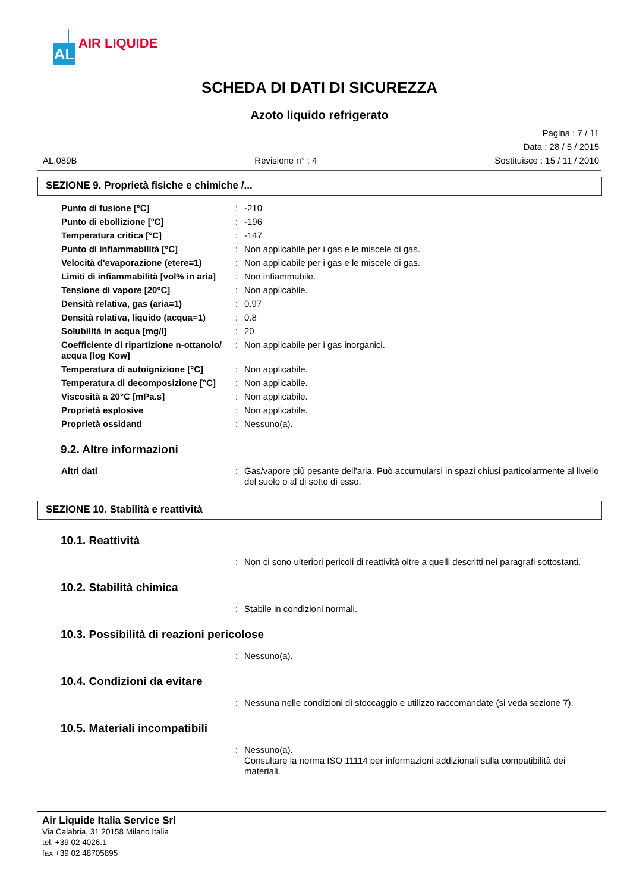AL AIR LIQUIDE
SCHEDA DI DATI DI SICUREZZA
Azoto liquido refrigerato
Pagina : 7 / 11
Data : 28 / 5 / 2015
AL.089B Revisione n° : 4 Sostituisce : 15 / 11 / 2010
SEZIONE 9. Proprietà fisiche e chimiche /...
| Punto di fusione [°C] | : | -210 |
| Punto di ebollizione [°C] | : | -196 |
| Temperatura critica [°C] | : | -147 |
| Punto di infiammabilitá [°C] | : | Non applicabile per i gas e le miscele di gas. |
| Velocità d'evaporazione (etere=1) | : | Non applicabile per i gas e le miscele di gas. |
| Limiti di infiammabilità [vol% in aria] | : | Non infiammabile. |
| Tensione di vapore [20°C] | : | Non applicabile. |
| Densità relativa, gas (aria=1) | : | 0.97 |
| Densità relativa, liquido (acqua=1) | : | 0.8 |
| Solubilità in acqua [mg/l] | : | 20 |
| Coefficiente di ripartizione n-ottanolo/ acqua [log Kow] | : | Non applicabile per i gas inorganici. |
| Temperatura di autoignizione [°C] | : | Non applicabile. |
| Temperatura di decomposizione [°C] | : | Non applicabile. |
| Viscosità a 20°C [mPa.s] | : | Non applicabile. |
| Proprietà esplosive | : | Non applicabile. |
| Proprietà ossidanti | : | Nessuno(a). |
9.2. Altre informazioni
| Altri dati | : | Gas/vapore più pesante dell'aria. Può accumularsi in spazi chiusi particolarmente al livello del suolo o al di sotto di esso. |
SEZIONE 10. Stabilità e reattività
10.1. Reattività
| | : | Non ci sono ulteriori pericoli di reattività oltre a quelli descritti nei paragrafi sottostanti. |
10.2. Stabilità chimica
| | : | Stabile in condizioni normali. |
10.3. Possibilità di reazioni pericolose
| | : | Nessuno(a). |
10.4. Condizioni da evitare
| | : | Nessuna nelle condizioni di stoccaggio e utilizzo raccomandate (si veda sezione 7). |
10.5. Materiali incompatibili
| | : | Nessuno(a). Consultare la norma ISO 11114 per informazioni addizionali sulla compatibilità dei materiali. |
Air Liquide Italia Service Srl
Via Calabria, 31 20158 Milano Italia
tel. +39 02 4026.1
fax +39 02 48705895